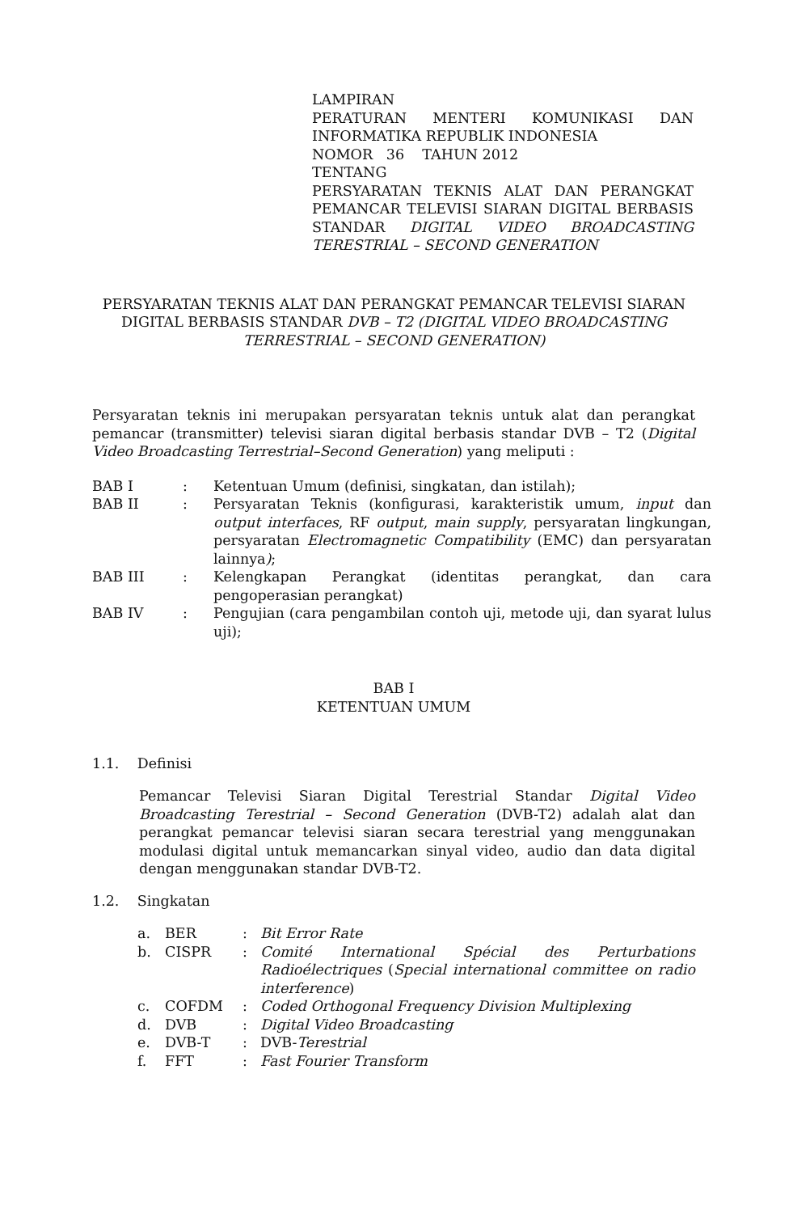LAMPIRAN
PERATURAN MENTERI KOMUNIKASI DAN INFORMATIKA REPUBLIK INDONESIA
NOMOR 36 TAHUN 2012
TENTANG
PERSYARATAN TEKNIS ALAT DAN PERANGKAT PEMANCAR TELEVISI SIARAN DIGITAL BERBASIS STANDAR DIGITAL VIDEO BROADCASTING TERESTRIAL – SECOND GENERATION
PERSYARATAN TEKNIS ALAT DAN PERANGKAT PEMANCAR TELEVISI SIARAN DIGITAL BERBASIS STANDAR DVB – T2 (DIGITAL VIDEO BROADCASTING TERRESTRIAL – SECOND GENERATION)
Persyaratan teknis ini merupakan persyaratan teknis untuk alat dan perangkat pemancar (transmitter) televisi siaran digital berbasis standar DVB – T2 (Digital Video Broadcasting Terrestrial–Second Generation) yang meliputi :
| BAB I | : | Ketentuan Umum (definisi, singkatan, dan istilah); |
| BAB II | : | Persyaratan Teknis (konfigurasi, karakteristik umum, input dan output interfaces , RF output , main supply , persyaratan lingkungan, persyaratan Electromagnetic Compatibility (EMC) dan persyaratan lainnya ) ; |
| BAB III | : | Kelengkapan Perangkat (identitas perangkat, dan cara pengoperasian perangkat) |
| BAB IV | : | Pengujian (cara pengambilan contoh uji, metode uji, dan syarat lulus uji); |
BAB I
KETENTUAN UMUM
1.1. Definisi
Pemancar Televisi Siaran Digital Terestrial Standar Digital Video Broadcasting Terestrial – Second Generation (DVB-T2) adalah alat dan perangkat pemancar televisi siaran secara terestrial yang menggunakan modulasi digital untuk memancarkan sinyal video, audio dan data digital dengan menggunakan standar DVB-T2.
1.2. Singkatan
| a. | BER | : | Bit Error Rate |
| b. | CISPR | : | Comité International Spécial des Perturbations Radioélectriques ( Special international committee on radio interference ) |
| c. | COFDM | : | Coded Orthogonal Frequency Division Multiplexing |
| d. | DVB | : | Digital Video Broadcasting |
| e. | DVB-T | : | DVB- Terestrial |
| f. | FFT | : | Fast Fourier Transform |